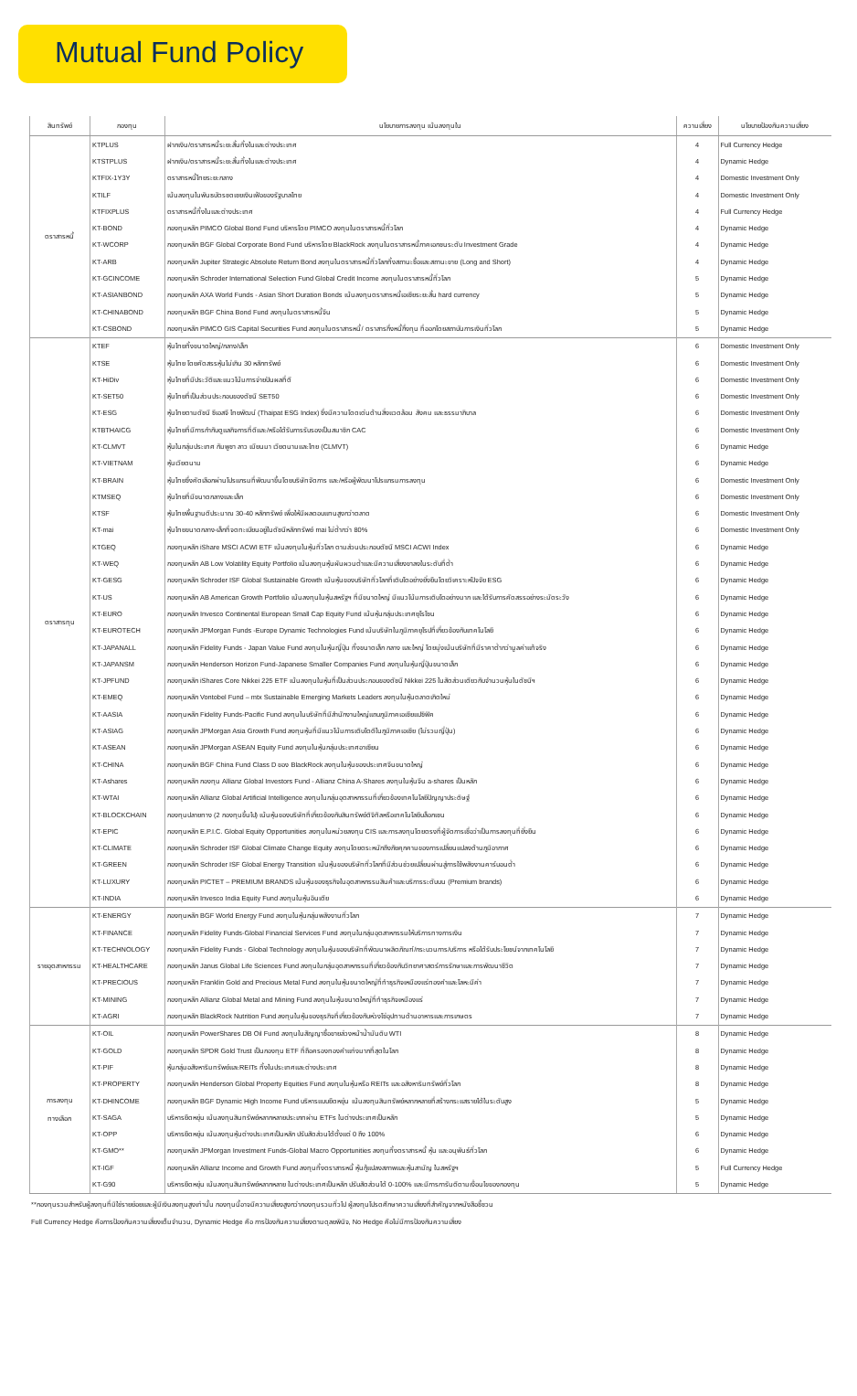Mutual Fund Policy
| สินทรัพย์ | กองทุน | นโยบายการลงทุน เน้นลงทุนใน | ความเสี่ยง | นโยบายป้องกันความเสี่ยง |
| --- | --- | --- | --- | --- |
| ตราสารหนี้ | KTPLUS | ฝากเงิน/ตราสารหนี้ระยะสั้นทั้งในและต่างประเทศ | 4 | Full Currency Hedge |
| | KTSTPLUS | ฝากเงิน/ตราสารหนี้ระยะสั้นทั้งในและต่างประเทศ | 4 | Dynamic Hedge |
| | KTFIX-1Y3Y | ตราสารหนี้ไทยระยะกลาง | 4 | Domestic Investment Only |
| | KTILF | เน้นลงทุนในพันธบัตรชดเชยเงินเฟ้อของรัฐบาลไทย | 4 | Domestic Investment Only |
| | KTFIXPLUS | ตราสารหนี้ทั้งในและต่างประเทศ | 4 | Full Currency Hedge |
| | KT-BOND | กองทุนหลัก PIMCO Global Bond Fund บริหารโดย PIMCO ลงทุนในตราสารหนี้ทั่วโลก | 4 | Dynamic Hedge |
| | KT-WCORP | กองทุนหลัก BGF Global Corporate Bond Fund บริหารโดย BlackRock ลงทุนในตราสารหนี้ภาคเอกชนระดับ Investment Grade | 4 | Dynamic Hedge |
| | KT-ARB | กองทุนหลัก Jupiter Strategic Absolute Return Bond ลงทุนในตราสารหนี้ทั่วโลกทั้งสถานะซื้อและสถานะขาย (Long and Short) | 4 | Dynamic Hedge |
| | KT-GCINCOME | กองทุนหลัก Schroder International Selection Fund Global Credit Income ลงทุนในตราสารหนี้ทั่วโลก | 5 | Dynamic Hedge |
| | KT-ASIANBOND | กองทุนหลัก AXA World Funds - Asian Short Duration Bonds เน้นลงทุนตราสารหนี้เอเชียระยะสั้น hard currency | 5 | Dynamic Hedge |
| | KT-CHINABOND | กองทุนหลัก BGF China Bond Fund ลงทุนในตราสารหนี้จีน | 5 | Dynamic Hedge |
| | KT-CSBOND | กองทุนหลัก PIMCO GIS Capital Securities Fund ลงทุนในตราสารหนี้/ ตราสารกึ่งหนี้กึ่งทุน ที่ออกโดยสถาบันการเงินทั่วโลก | 5 | Dynamic Hedge |
| ตราสารทุน | KTEF | หุ้นไทยทั้งขนาดใหญ่/กลาง/เล็ก | 6 | Domestic Investment Only |
| | KTSE | หุ้นไทย โดยคัดสรรหุ้นไม่เกิน 30 หลักทรัพย์ | 6 | Domestic Investment Only |
| | KT-HiDiv | หุ้นไทยที่มีประวัติและแนวโน้มการจ่ายปันผลที่ดี | 6 | Domestic Investment Only |
| | KT-SET50 | หุ้นไทยที่เป็นส่วนประกอบของดัชนี SET50 | 6 | Domestic Investment Only |
| | KT-ESG | หุ้นไทยตามดัชนี ซีเอสจี ไทยพัฒน์ (Thaipat ESG Index) ซึ่งมีความโดดเด่นด้านสิ่งแวดล้อม สังคม และธรรมาภิบาล | 6 | Domestic Investment Only |
| | KTBTHAICG | หุ้นไทยที่มีการกำกับดูแลกิจการที่ดีและ/หรือได้รับการรับรองเป็นสมาชิก CAC | 6 | Domestic Investment Only |
| | KT-CLMVT | หุ้นในกลุ่มประเทศ กัมพูชา ลาว เมียนมา เวียดนามและไทย (CLMVT) | 6 | Dynamic Hedge |
| | KT-VIETNAM | หุ้นเวียดนาม | 6 | Dynamic Hedge |
| | KT-BRAIN | หุ้นไทยซึ่งคัดเลือกผ่านโปรแกรมที่พัฒนาขึ้นโดยบริษัทจัดการ และ/หรือผู้พัฒนาโปรแกรมการลงทุน | 6 | Domestic Investment Only |
| | KTMSEQ | หุ้นไทยที่มีขนาดกลางและเล็ก | 6 | Domestic Investment Only |
| | KTSF | หุ้นไทยพื้นฐานดีประมาณ 30-40 หลักทรัพย์ เพื่อให้มีผลตอบแทนสูงกว่าตลาด | 6 | Domestic Investment Only |
| | KT-mai | หุ้นไทยขนาดกลาง-เล็กที่จดทะเบียนอยู่ในดัชนีหลักทรัพย์ mai ไม่ต่ำกว่า 80% | 6 | Domestic Investment Only |
| | KTGEQ | กองทุนหลัก iShare MSCI ACWI ETF เน้นลงทุนในหุ้นทั่วโลก ตามส่วนประกอบดัชนี MSCI ACWI Index | 6 | Dynamic Hedge |
| | KT-WEQ | กองทุนหลัก AB Low Volatility Equity Portfolio เน้นลงทุนหุ้นผันผวนต่ำและมีความเสี่ยงขาลงในระดับที่ต่ำ | 6 | Dynamic Hedge |
| | KT-GESG | กองทุนหลัก Schroder ISF Global Sustainable Growth เน้นหุ้นของบริษัททั่วโลกที่เติบโตอย่างยั่งยืนโดยวิเคราะห์ปัจจัย ESG | 6 | Dynamic Hedge |
| | KT-US | กองทุนหลัก AB American Growth Portfolio เน้นลงทุนในหุ้นสหรัฐฯ ที่มีขนาดใหญ่ มีแนวโน้มการเติบโตอย่างมาก และได้รับการคัดสรรอย่างระมัดระวัง | 6 | Dynamic Hedge |
| | KT-EURO | กองทุนหลัก Invesco Continental European Small Cap Equity Fund เน้นหุ้นกลุ่มประเทศยุโรโซน | 6 | Dynamic Hedge |
| | KT-EUROTECH | กองทุนหลัก JPMorgan Funds -Europe Dynamic Technologies Fund เน้นบริษัทในภูมิภาคยุโรปที่เกี่ยวข้องกับเทคโนโลยี | 6 | Dynamic Hedge |
| | KT-JAPANALL | กองทุนหลัก Fidelity Funds - Japan Value Fund ลงทุนในหุ้นญี่ปุ่น ทั้งขนาดเล็ก กลาง และใหญ่ โดยมุ่งเน้นบริษัทที่มีราคาต่ำกว่ามูลค่าแท้จริง | 6 | Dynamic Hedge |
| | KT-JAPANSM | กองทุนหลัก Henderson Horizon Fund-Japanese Smaller Companies Fund ลงทุนในหุ้นญี่ปุ่นขนาดเล็ก | 6 | Dynamic Hedge |
| | KT-JPFUND | กองทุนหลัก iShares Core Nikkei 225 ETF เน้นลงทุนในหุ้นที่เป็นส่วนประกอบของดัชนี Nikkei 225 ในสัดส่วนเดียวกับจำนวนหุ้นในดัชนีฯ | 6 | Dynamic Hedge |
| | KT-EMEQ | กองทุนหลัก Vontobel Fund – mtx Sustainable Emerging Markets Leaders ลงทุนในหุ้นตลาดเกิดใหม่ | 6 | Dynamic Hedge |
| | KT-AASIA | กองทุนหลัก Fidelity Funds-Pacific Fund ลงทุนในบริษัทที่มีสำนักงานใหญ่แถบภูมิภาคเอเชียแปซิฟิค | 6 | Dynamic Hedge |
| | KT-ASIAG | กองทุนหลัก JPMorgan Asia Growth Fund ลงทุนหุ้นที่มีแนวโน้มการเติบโตดีในภูมิภาคเอเชีย (ไม่รวมญี่ปุ่น) | 6 | Dynamic Hedge |
| | KT-ASEAN | กองทุนหลัก JPMorgan ASEAN Equity Fund ลงทุนในหุ้นกลุ่มประเทศอาเซียน | 6 | Dynamic Hedge |
| | KT-CHINA | กองทุนหลัก BGF China Fund Class D ของ BlackRock ลงทุนในหุ้นของประเทศจีนขนาดใหญ่ | 6 | Dynamic Hedge |
| | KT-Ashares | กองทุนหลัก กองทุน Allianz Global Investors Fund - Allianz China A-Shares ลงทุนในหุ้นจีน a-shares เป็นหลัก | 6 | Dynamic Hedge |
| | KT-WTAI | กองทุนหลัก Allianz Global Artificial Intelligence ลงทุนในกลุ่มอุตสาหกรรมที่เกี่ยวข้องเทคโนโลยีปัญญาประดิษฐ์ | 6 | Dynamic Hedge |
| | KT-BLOCKCHAIN | กองทุนปลายทาง (2 กองทุนขึ้นไป) เน้นหุ้นของบริษัทที่เกี่ยวข้องกับสินทรัพย์ดิจิทัลหรือเทคโนโลยีบล็อกเชน | 6 | Dynamic Hedge |
| | KT-EPIC | กองทุนหลัก E.P.I.C. Global Equity Opportunities ลงทุนในหน่วยลงทุน CIS และการลงทุนโดยตรงที่ผู้จัดการเชื่อว่าเป็นการลงทุนที่ยั่งยืน | 6 | Dynamic Hedge |
| | KT-CLIMATE | กองทุนหลัก Schroder ISF Global Climate Change Equity ลงทุนโดยตระหนักถึงภัยคุกคามของการเปลี่ยนแปลงด้านภูมิอากาศ | 6 | Dynamic Hedge |
| | KT-GREEN | กองทุนหลัก Schroder ISF Global Energy Transition เน้นหุ้นของบริษัททั่วโลกที่มีส่วนช่วยเปลี่ยนผ่านสู่การใช้พลังงานคาร์บอนต่ำ | 6 | Dynamic Hedge |
| | KT-LUXURY | กองทุนหลัก PICTET – PREMIUM BRANDS เน้นหุ้นของธุรกิจในอุตสาหกรรมสินค้าและบริการระดับบน (Premium brands) | 6 | Dynamic Hedge |
| | KT-INDIA | กองทุนหลัก Invesco India Equity Fund ลงทุนในหุ้นอินเดีย | 6 | Dynamic Hedge |
| รายอุตสาหกรรม | KT-ENERGY | กองทุนหลัก BGF World Energy Fund ลงทุนในหุ้นกลุ่มพลังงานทั่วโลก | 7 | Dynamic Hedge |
| | KT-FINANCE | กองทุนหลัก Fidelity Funds-Global Financial Services Fund ลงทุนในกลุ่มอุตสาหกรรมให้บริการทางการเงิน | 7 | Dynamic Hedge |
| | KT-TECHNOLOGY | กองทุนหลัก Fidelity Funds - Global Technology ลงทุนในหุ้นของบริษัทที่พัฒนาผลิตภัณฑ์/กระบวนการ/บริการ หรือได้รับประโยชน์จากเทคโนโลยี | 7 | Dynamic Hedge |
| | KT-HEALTHCARE | กองทุนหลัก Janus Global Life Sciences Fund ลงทุนในกลุ่มอุตสาหกรรมที่เกี่ยวข้องกับวิทยาศาสตร์การรักษาและการพัฒนาชีวิต | 7 | Dynamic Hedge |
| | KT-PRECIOUS | กองทุนหลัก Franklin Gold and Precious Metal Fund ลงทุนในหุ้นขนาดใหญ่ที่ทำธุรกิจเหมืองแร่ทองคำและโลหะมีค่า | 7 | Dynamic Hedge |
| | KT-MINING | กองทุนหลัก Allianz Global Metal and Mining Fund ลงทุนในหุ้นขนาดใหญ่ที่ทำธุรกิจเหมืองแร่ | 7 | Dynamic Hedge |
| | KT-AGRI | กองทุนหลัก BlackRock Nutrition Fund ลงทุนในหุ้นของธุรกิจที่เกี่ยวข้องกับห่วงโซ่อุปทานด้านอาหารและการเกษตร | 7 | Dynamic Hedge |
| การลงทุน ทางเลือก | KT-OIL | กองทุนหลัก PowerShares DB Oil Fund ลงทุนในสัญญาซื้อขายล่วงหน้าน้ำมันดิบ WTI | 8 | Dynamic Hedge |
| | KT-GOLD | กองทุนหลัก SPDR Gold Trust เป็นกองทุน ETF ที่ถือครองทองคำแท่งมากที่สุดในโลก | 8 | Dynamic Hedge |
| | KT-PIF | หุ้นกลุ่มอสังหาริมทรัพย์และREITs ทั้งในประเทศและต่างประเทศ | 8 | Dynamic Hedge |
| | KT-PROPERTY | กองทุนหลัก Henderson Global Property Equities Fund ลงทุนในหุ้นหรือ REITs และอสังหาริมทรัพย์ทั่วโลก | 8 | Dynamic Hedge |
| | KT-DHINCOME | กองทุนหลัก BGF Dynamic High Income Fund บริหารแบบยืดหยุ่น เน้นลงทุนสินทรัพย์หลากหลายที่สร้างกระแสรายได้ในระดับสูง | 5 | Dynamic Hedge |
| | KT-SAGA | บริหารยืดหยุ่น เน้นลงทุนสินทรัพย์หลากหลายประเภทผ่าน ETFs ในต่างประเทศเป็นหลัก | 5 | Dynamic Hedge |
| | KT-OPP | บริหารยืดหยุ่น เน้นลงทุนหุ้นต่างประเทศเป็นหลัก ปรับสัดส่วนได้ตั้งแต่ 0 ถึง 100% | 6 | Dynamic Hedge |
| | KT-GMO** | กองทุนหลัก JPMorgan Investment Funds-Global Macro Opportunities ลงทุนทั้งตราสารหนี้ หุ้น และอนุพันธ์ทั่วโลก | 6 | Dynamic Hedge |
| | KT-IGF | กองทุนหลัก Allianz Income and Growth Fund ลงทุนทั้งตราสารหนี้ หุ้นกู้แปลงสภาพและหุ้นสามัญ ในสหรัฐฯ | 5 | Full Currency Hedge |
| | KT-G90 | บริหารยืดหยุ่น เน้นลงทุนสินทรัพย์หลากหลาย ในต่างประเทศเป็นหลัก ปรับสัดส่วนได้ 0-100% และมีการการันตีตามเงื่อนไขของกองทุน | 5 | Dynamic Hedge |
**กองทุนรวมสำหรับผู้ลงทุนที่มิใช่รายย่อยและผู้มีเงินลงทุนสูงเท่านั้น กองทุนนี้อาจมีความเสี่ยงสูงกว่ากองทุนรวมทั่วไป ผู้ลงทุนโปรดศึกษาความเสี่ยงที่สำคัญจากหนังสือชี้ชวน
Full Currency Hedge คือการป้องกันความเสี่ยงเต็มจำนวน, Dynamic Hedge คือ การป้องกันความเสี่ยงตามดุลยพินิจ, No Hedge คือไม่มีการป้องกันความเสี่ยง